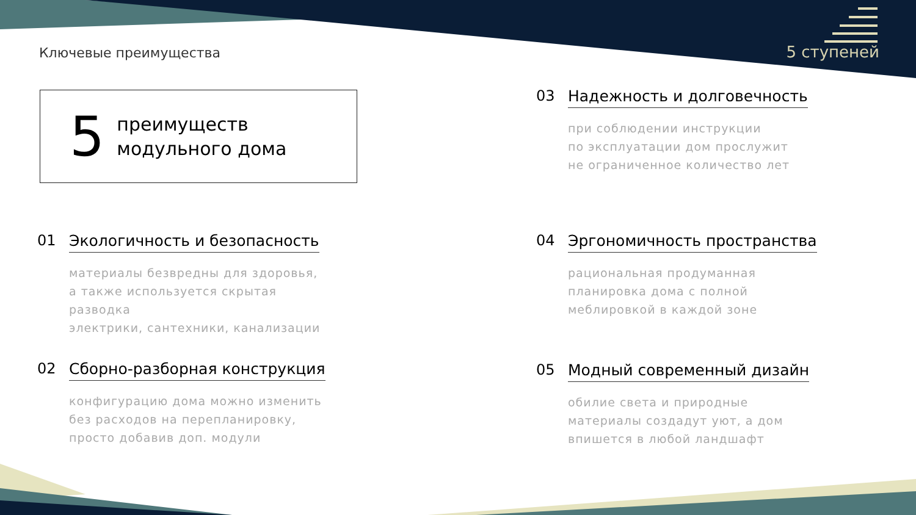Ключевые преимущества 5 ступеней
5
преимуществ
модульного дома
01
Экологичность и безопасность
материалы безвредны для здоровья,
а также используется скрытая разводка
электрики, сантехники, канализации
02
Сборно-разборная конструкция
конфигурацию дома можно изменить
без расходов на перепланировку,
просто добавив доп. модули
03
Надежность и долговечность
при соблюдении инструкции
по эксплуатации дом прослужит
не ограниченное количество лет
04
Эргономичность пространства
рациональная продуманная
планировка дома с полной
меблировкой в каждой зоне
05
Модный современный дизайн
обилие света и природные
материалы создадут уют, а дом
впишется в любой ландшафт